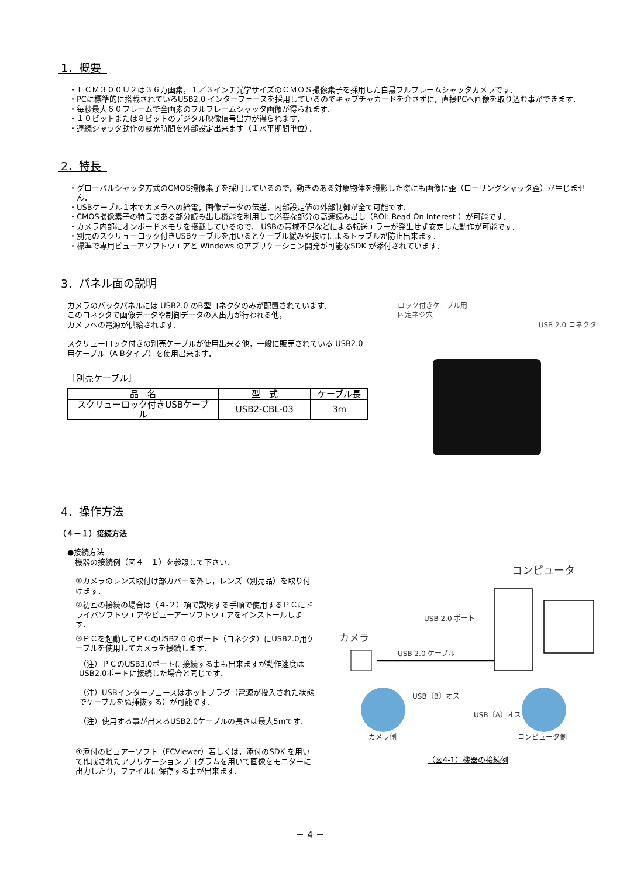1．概要
・ＦＣＭ３００Ｕ２は３６万画素，１／３インチ光学サイズのＣＭＯＳ撮像素子を採用した白黒フルフレームシャッタカメラです．
・PCに標準的に搭載されているUSB2.0 インターフェースを採用しているのでキャプチャカードを介さずに，直接PCへ画像を取り込む事ができます．
・毎秒最大６０フレームで全画素のフルフレームシャッタ画像が得られます．
・１０ビットまたは８ビットのデジタル映像信号出力が得られます．
・連続シャッタ動作の露光時間を外部設定出来ます（１水平期間単位）．
2．特長
・グローバルシャッタ方式のCMOS撮像素子を採用しているので，動きのある対象物体を撮影した際にも画像に歪（ローリングシャッタ歪）が生じません．
・USBケーブル１本でカメラへの給電，画像データの伝送，内部設定値の外部制御が全て可能です．
・CMOS撮像素子の特長である部分読み出し機能を利用して必要な部分の高速読み出し（ROI: Read On Interest ）が可能です．
・カメラ内部にオンボードメモリを搭載しているので， USBの帯域不足などによる転送エラーが発生せず安定した動作が可能です．
・別売のスクリューロック付きUSBケーブルを用いるとケーブル緩みや抜けによるトラブルが防止出来ます．
・標準で専用ビューアソフトウエアと Windows のアプリケーション開発が可能なSDK が添付されています．
3．パネル面の説明
カメラのバックパネルには USB2.0 のB型コネクタのみが配置されています．
このコネクタで画像データや制御データの入出力が行われる他，
カメラへの電源が供給されます．
スクリューロック付きの別売ケーブルが使用出来る他，一般に販売されている USB2.0 用ケーブル（A-Bタイプ）を使用出来ます．
［別売ケーブル］
| 品 名 | 型 式 | ケーブル長 |
| --- | --- | --- |
| スクリューロック付きUSBケーブル | USB2-CBL-03 | 3m |
ロック付きケーブル用
固定ネジ穴
USB 2.0 コネクタ
4．操作方法
（４－１）接続方法
●接続方法
　機器の接続例（図４－１）を参照して下さい．
①カメラのレンズ取付け部カバーを外し，レンズ（別売品）を取り付けます．
②初回の接続の場合は（４-２）項で説明する手順で使用するＰＣにドライバソフトウエアやビューアーソフトウエアをインストールします．
③ＰＣを起動してＰＣのUSB2.0 のポート（コネクタ）にUSB2.0用ケーブルを使用してカメラを接続します．
（注）ＰＣのUSB3.0ポートに接続する事も出来ますが動作速度はUSB2.0ポートに接続した場合と同じです．
（注）USBインターフェースはホットプラグ（電源が投入された状態でケーブルをぬ挿抜する）が可能です．
（注）使用する事が出来るUSB2.0ケーブルの長さは最大5mです．
④添付のビュアーソフト（FCViewer）若しくは，添付のSDK を用いて作成されたアプリケーションプログラムを用いて画像をモニターに出力したり，ファイルに保存する事が出来ます．
コンピュータ
USB 2.0 ポート
カメラ
USB 2.0 ケーブル
USB〔B〕オス
USB〔A〕オス
カメラ側
コンピュータ側
（図4-1）機器の接続例
－ 4 －